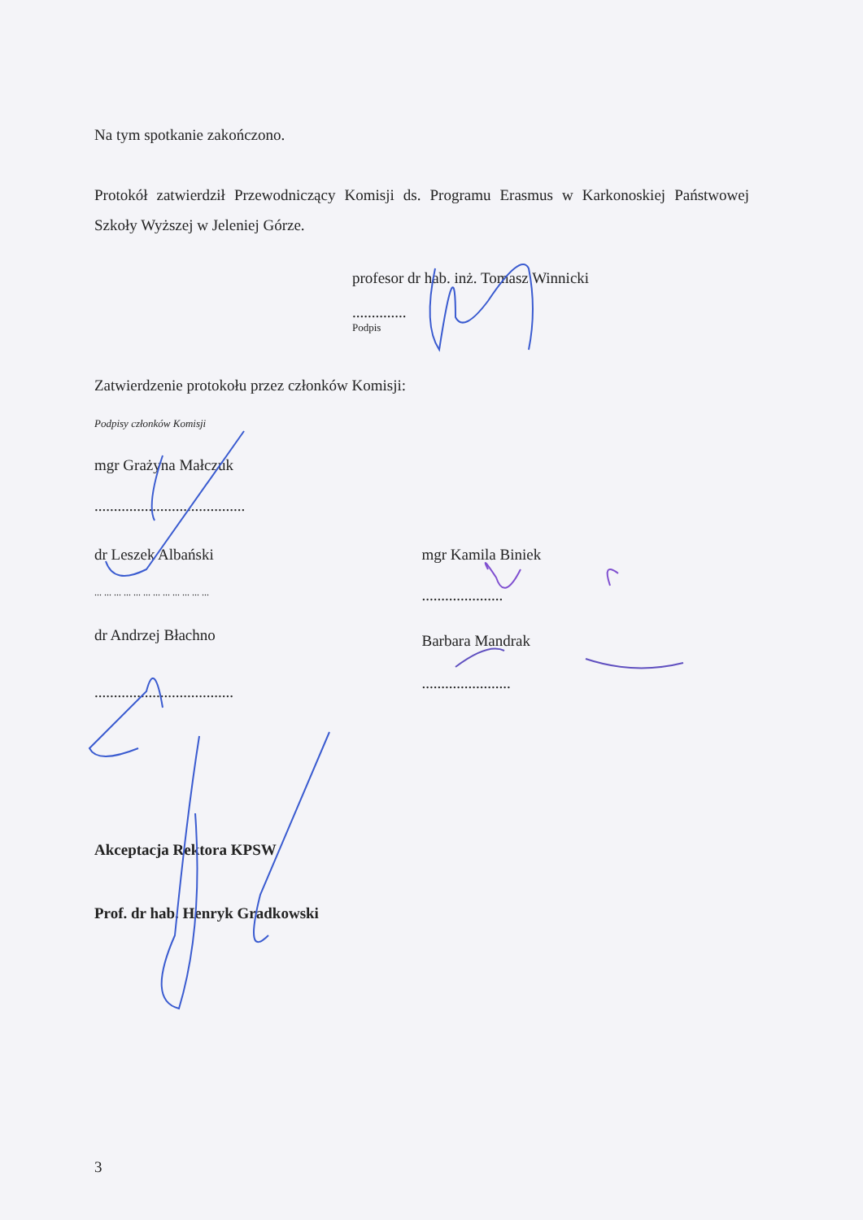Na tym spotkanie zakończono.
Protokół zatwierdził Przewodniczący Komisji ds. Programu Erasmus w Karkonoskiej Państwowej Szkoły Wyższej w Jeleniej Górze.
profesor dr hab. inż. Tomasz Winnicki
..............
Podpis
Zatwierdzenie protokołu przez członków Komisji:
Podpisy członków Komisji
mgr Grażyna Małczuk
.......................................
dr Leszek Albański
... ... ... ... ... ... ... ... ... ... ... ...
dr Andrzej Błachno
....................................
mgr Kamila Biniek
.....................
Barbara Mandrak
.......................
Akceptacja Rektora KPSW
Prof. dr hab. Henryk Gradkowski
3